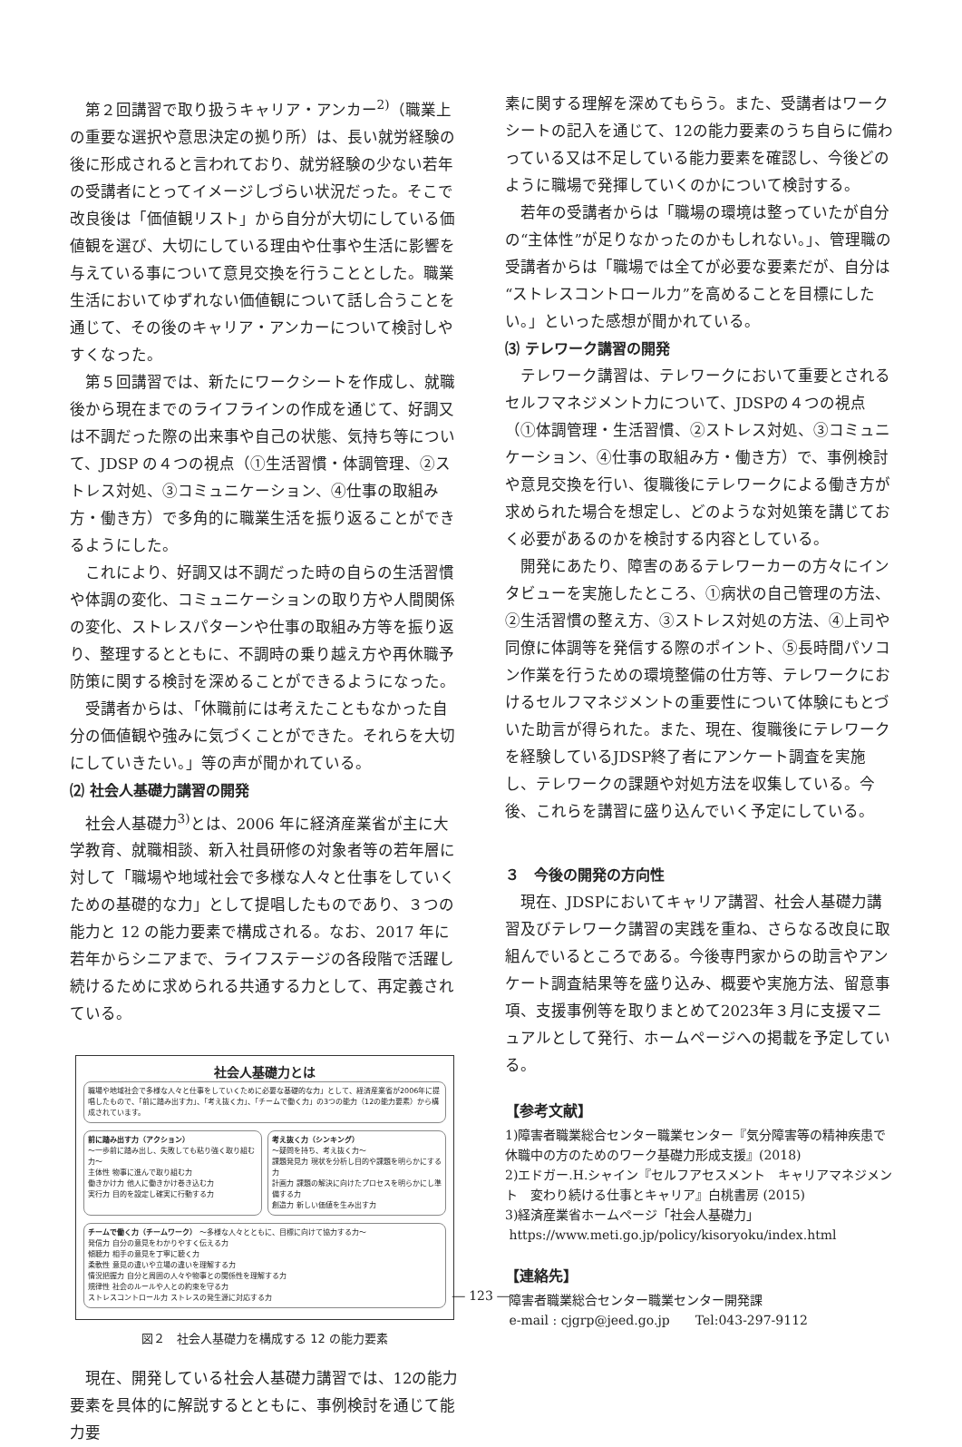第２回講習で取り扱うキャリア・アンカー<sup>2)</sup>（職業上の重要な選択や意思決定の拠り所）は、長い就労経験の後に形成されると言われており、就労経験の少ない若年の受講者にとってイメージしづらい状況だった。そこで改良後は「価値観リスト」から自分が大切にしている価値観を選び、大切にしている理由や仕事や生活に影響を与えている事について意見交換を行うこととした。職業生活においてゆずれない価値観について話し合うことを通じて、その後のキャリア・アンカーについて検討しやすくなった。
第５回講習では、新たにワークシートを作成し、就職後から現在までのライフラインの作成を通じて、好調又は不調だった際の出来事や自己の状態、気持ち等について、JDSP の４つの視点（①生活習慣・体調管理、②ストレス対処、③コミュニケーション、④仕事の取組み方・働き方）で多角的に職業生活を振り返ることができるようにした。
これにより、好調又は不調だった時の自らの生活習慣や体調の変化、コミュニケーションの取り方や人間関係の変化、ストレスパターンや仕事の取組み方等を振り返り、整理するとともに、不調時の乗り越え方や再休職予防策に関する検討を深めることができるようになった。
受講者からは、「休職前には考えたこともなかった自分の価値観や強みに気づくことができた。それらを大切にしていきたい。」等の声が聞かれている。
⑵ 社会人基礎力講習の開発
社会人基礎力<sup>3)</sup>とは、2006 年に経済産業省が主に大学教育、就職相談、新入社員研修の対象者等の若年層に対して「職場や地域社会で多様な人々と仕事をしていくための基礎的な力」として提唱したものであり、３つの能力と 12 の能力要素で構成される。なお、2017 年に若年からシニアまで、ライフステージの各段階で活躍し続けるために求められる共通する力として、再定義されている。
社会人基礎力とは
職場や地域社会で多様な人々と仕事をしていくために必要な基礎的な力」として、経済産業省が2006年に提唱したもので、「前に踏み出す力」、「考え抜く力」、「チームで働く力」の3つの能力（12の能力要素）から構成されています。
前に踏み出す力（アクション）
〜一歩前に踏み出し、失敗しても粘り強く取り組む力〜
主体性 物事に進んで取り組む力
働きかけ力 他人に働きかけ巻き込む力
実行力 目的を設定し確実に行動する力
考え抜く力（シンキング）
〜疑問を持ち、考え抜く力〜
課題発見力 現状を分析し目的や課題を明らかにする力
計画力 課題の解決に向けたプロセスを明らかにし準備する力
創造力 新しい価値を生み出す力
チームで働く力（チームワーク） 〜多様な人々とともに、目標に向けて協力する力〜
発信力 自分の意見をわかりやすく伝える力
傾聴力 相手の意見を丁寧に聴く力
柔軟性 意見の違いや立場の違いを理解する力
情況把握力 自分と周囲の人々や物事との関係性を理解する力
規律性 社会のルールや人との約束を守る力
ストレスコントロール力 ストレスの発生源に対応する力
図２　社会人基礎力を構成する 12 の能力要素
現在、開発している社会人基礎力講習では、12の能力要素を具体的に解説するとともに、事例検討を通じて能力要
素に関する理解を深めてもらう。また、受講者はワークシートの記入を通じて、12の能力要素のうち自らに備わっている又は不足している能力要素を確認し、今後どのように職場で発揮していくのかについて検討する。
若年の受講者からは「職場の環境は整っていたが自分の“主体性”が足りなかったのかもしれない。」、管理職の受講者からは「職場では全てが必要な要素だが、自分は“ストレスコントロール力”を高めることを目標にしたい。」といった感想が聞かれている。
⑶ テレワーク講習の開発
テレワーク講習は、テレワークにおいて重要とされるセルフマネジメント力について、JDSPの４つの視点（①体調管理・生活習慣、②ストレス対処、③コミュニケーション、④仕事の取組み方・働き方）で、事例検討や意見交換を行い、復職後にテレワークによる働き方が求められた場合を想定し、どのような対処策を講じておく必要があるのかを検討する内容としている。
開発にあたり、障害のあるテレワーカーの方々にインタビューを実施したところ、①病状の自己管理の方法、②生活習慣の整え方、③ストレス対処の方法、④上司や同僚に体調等を発信する際のポイント、⑤長時間パソコン作業を行うための環境整備の仕方等、テレワークにおけるセルフマネジメントの重要性について体験にもとづいた助言が得られた。また、現在、復職後にテレワークを経験しているJDSP終了者にアンケート調査を実施し、テレワークの課題や対処方法を収集している。今後、これらを講習に盛り込んでいく予定にしている。
３　今後の開発の方向性
現在、JDSPにおいてキャリア講習、社会人基礎力講習及びテレワーク講習の実践を重ね、さらなる改良に取組んでいるところである。今後専門家からの助言やアンケート調査結果等を盛り込み、概要や実施方法、留意事項、支援事例等を取りまとめて2023年３月に支援マニュアルとして発行、ホームページへの掲載を予定している。
【参考文献】
1)障害者職業総合センター職業センター『気分障害等の精神疾患で休職中の方のためのワーク基礎力形成支援』(2018)
2)エドガー.H.シャイン『セルフアセスメント　キャリアマネジメント　変わり続ける仕事とキャリア』白桃書房 (2015)
3)経済産業省ホームページ「社会人基礎力」
https://www.meti.go.jp/policy/kisoryoku/index.html
【連絡先】
障害者職業総合センター職業センター開発課
e-mail : cjgrp@jeed.go.jp　　Tel:043-297-9112
― 123 ―